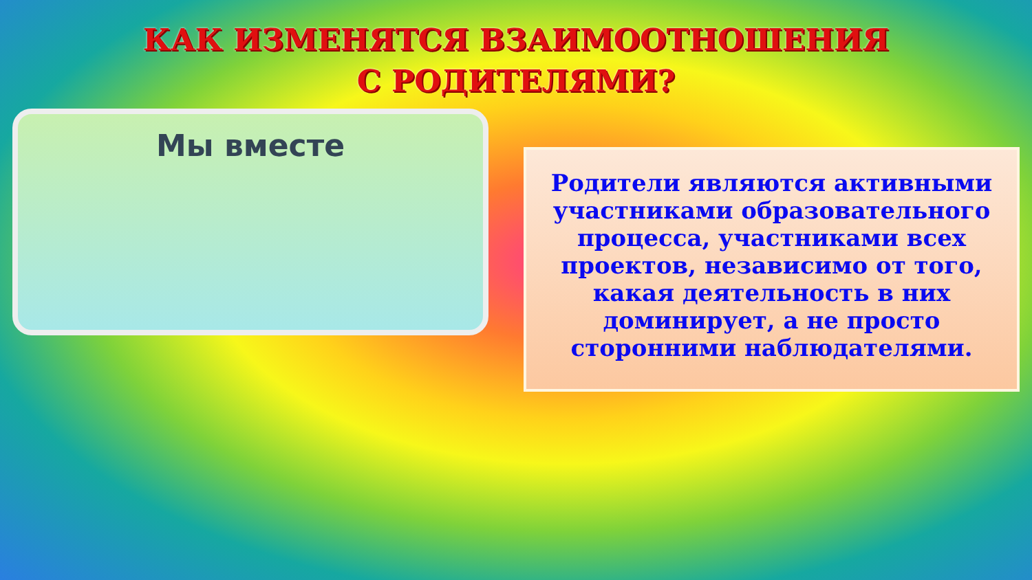КАК ИЗМЕНЯТСЯ ВЗАИМООТНОШЕНИЯ
С РОДИТЕЛЯМИ?
Мы вместе
Родители являются активными участниками образовательного процесса, участниками всех проектов, независимо от того, какая деятельность в них доминирует, а не просто сторонними наблюдателями.